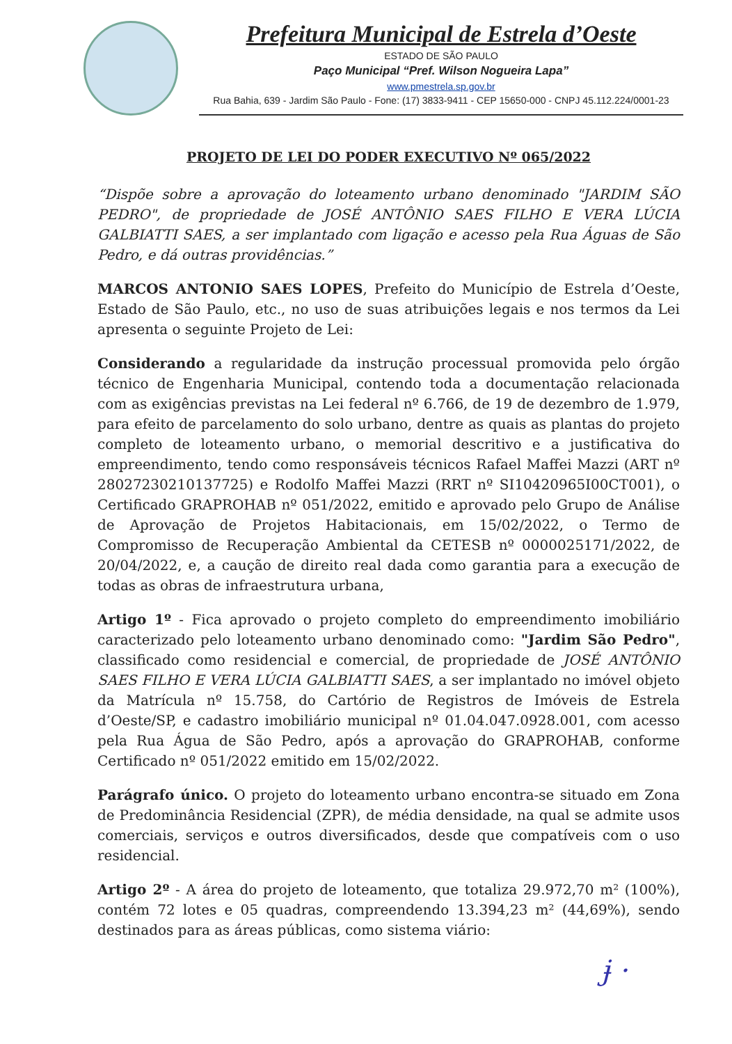Prefeitura Municipal de Estrela d’Oeste
ESTADO DE SÃO PAULO
Paço Municipal “Pref. Wilson Nogueira Lapa”
www.pmestrela.sp.gov.br
Rua Bahia, 639 - Jardim São Paulo - Fone: (17) 3833-9411 - CEP 15650-000 - CNPJ 45.112.224/0001-23
PROJETO DE LEI DO PODER EXECUTIVO Nº 065/2022
“Dispõe sobre a aprovação do loteamento urbano denominado "JARDIM SÃO PEDRO", de propriedade de JOSÉ ANTÔNIO SAES FILHO E VERA LÚCIA GALBIATTI SAES, a ser implantado com ligação e acesso pela Rua Águas de São Pedro, e dá outras providências.”
MARCOS ANTONIO SAES LOPES, Prefeito do Município de Estrela d’Oeste, Estado de São Paulo, etc., no uso de suas atribuições legais e nos termos da Lei apresenta o seguinte Projeto de Lei:
Considerando a regularidade da instrução processual promovida pelo órgão técnico de Engenharia Municipal, contendo toda a documentação relacionada com as exigências previstas na Lei federal nº 6.766, de 19 de dezembro de 1.979, para efeito de parcelamento do solo urbano, dentre as quais as plantas do projeto completo de loteamento urbano, o memorial descritivo e a justificativa do empreendimento, tendo como responsáveis técnicos Rafael Maffei Mazzi (ART nº 28027230210137725) e Rodolfo Maffei Mazzi (RRT nº SI10420965I00CT001), o Certificado GRAPROHAB nº 051/2022, emitido e aprovado pelo Grupo de Análise de Aprovação de Projetos Habitacionais, em 15/02/2022, o Termo de Compromisso de Recuperação Ambiental da CETESB nº 0000025171/2022, de 20/04/2022, e, a caução de direito real dada como garantia para a execução de todas as obras de infraestrutura urbana,
Artigo 1º - Fica aprovado o projeto completo do empreendimento imobiliário caracterizado pelo loteamento urbano denominado como: "Jardim São Pedro", classificado como residencial e comercial, de propriedade de JOSÉ ANTÔNIO SAES FILHO E VERA LÚCIA GALBIATTI SAES, a ser implantado no imóvel objeto da Matrícula nº 15.758, do Cartório de Registros de Imóveis de Estrela d’Oeste/SP, e cadastro imobiliário municipal nº 01.04.047.0928.001, com acesso pela Rua Água de São Pedro, após a aprovação do GRAPROHAB, conforme Certificado nº 051/2022 emitido em 15/02/2022.
Parágrafo único. O projeto do loteamento urbano encontra-se situado em Zona de Predominância Residencial (ZPR), de média densidade, na qual se admite usos comerciais, serviços e outros diversificados, desde que compatíveis com o uso residencial.
Artigo 2º - A área do projeto de loteamento, que totaliza 29.972,70 m² (100%), contém 72 lotes e 05 quadras, compreendendo 13.394,23 m² (44,69%), sendo destinados para as áreas públicas, como sistema viário:
ɉ ·